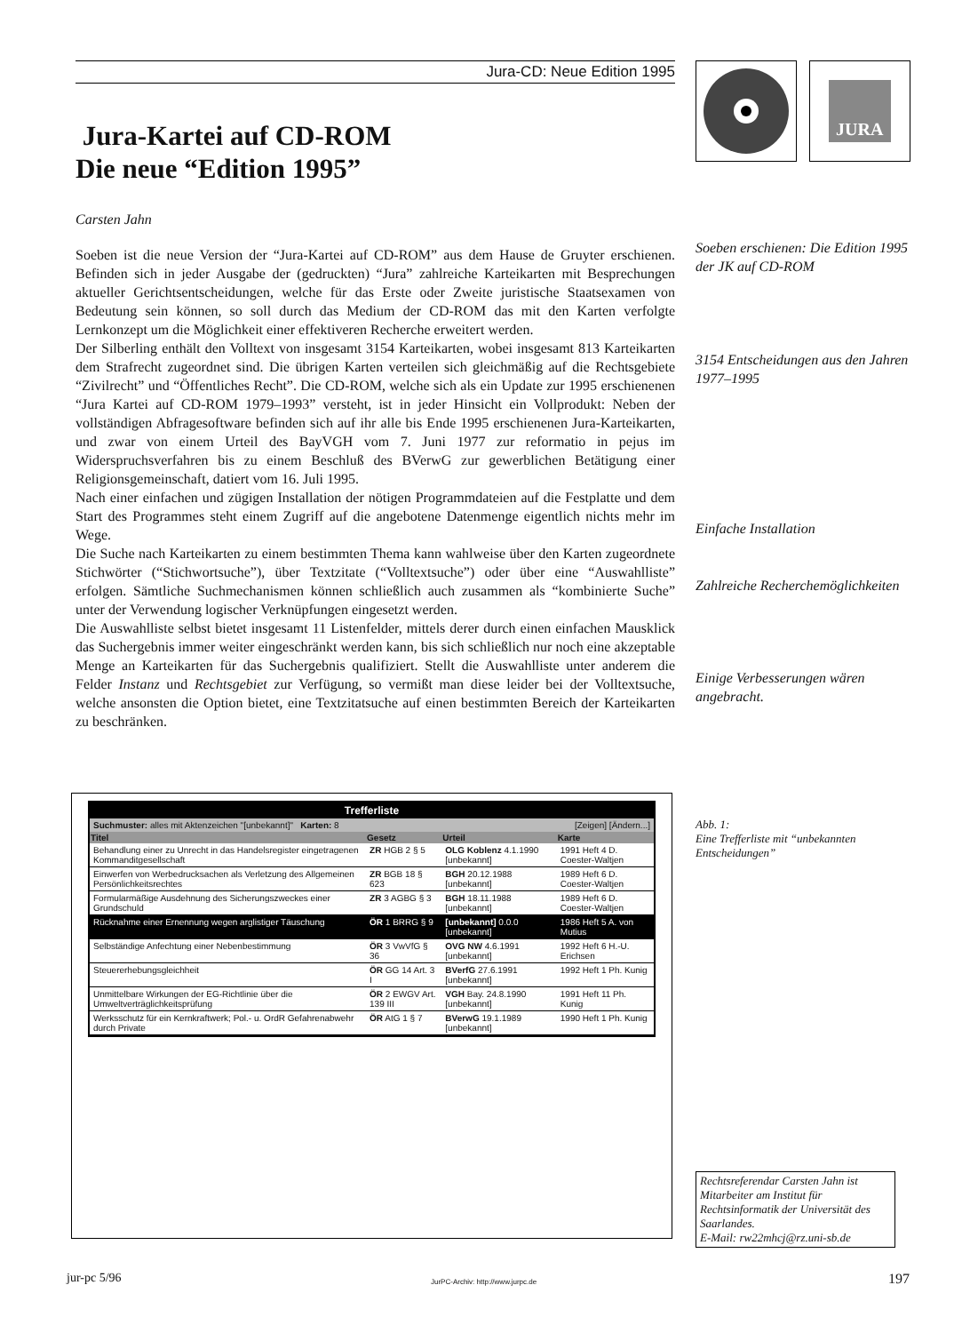Jura-CD: Neue Edition 1995
Jura-Kartei auf CD-ROM
Die neue “Edition 1995”
Carsten Jahn
Soeben ist die neue Version der “Jura-Kartei auf CD-ROM” aus dem Hause de Gruyter erschienen. Befinden sich in jeder Ausgabe der (gedruckten) “Jura” zahlreiche Karteikarten mit Besprechungen aktueller Gerichtsentscheidungen, welche für das Erste oder Zweite juristische Staatsexamen von Bedeutung sein können, so soll durch das Medium der CD-ROM das mit den Karten verfolgte Lernkonzept um die Möglichkeit einer effektiveren Recherche erweitert werden.
Der Silberling enthält den Volltext von insgesamt 3154 Karteikarten, wobei insgesamt 813 Karteikarten dem Strafrecht zugeordnet sind. Die übrigen Karten verteilen sich gleichmäßig auf die Rechtsgebiete “Zivilrecht” und “Öffentliches Recht”. Die CD-ROM, welche sich als ein Update zur 1995 erschienenen “Jura Kartei auf CD-ROM 1979–1993” versteht, ist in jeder Hinsicht ein Vollprodukt: Neben der vollständigen Abfragesoftware befinden sich auf ihr alle bis Ende 1995 erschienenen Jura-Karteikarten, und zwar von einem Urteil des BayVGH vom 7. Juni 1977 zur reformatio in pejus im Widerspruchsverfahren bis zu einem Beschluß des BVerwG zur gewerblichen Betätigung einer Religionsgemeinschaft, datiert vom 16. Juli 1995.
Nach einer einfachen und zügigen Installation der nötigen Programmdateien auf die Festplatte und dem Start des Programmes steht einem Zugriff auf die angebotene Datenmenge eigentlich nichts mehr im Wege.
Die Suche nach Karteikarten zu einem bestimmten Thema kann wahlweise über den Karten zugeordnete Stichwörter (“Stichwortsuche”), über Textzitate (“Volltextsuche”) oder über eine “Auswahlliste” erfolgen. Sämtliche Suchmechanismen können schließlich auch zusammen als “kombinierte Suche” unter der Verwendung logischer Verknüpfungen eingesetzt werden.
Die Auswahlliste selbst bietet insgesamt 11 Listenfelder, mittels derer durch einen einfachen Mausklick das Suchergebnis immer weiter eingeschränkt werden kann, bis sich schließlich nur noch eine akzeptable Menge an Karteikarten für das Suchergebnis qualifiziert. Stellt die Auswahlliste unter anderem die Felder Instanz und Rechtsgebiet zur Verfügung, so vermißt man diese leider bei der Volltextsuche, welche ansonsten die Option bietet, eine Textzitatsuche auf einen bestimmten Bereich der Karteikarten zu beschränken.
JURA
Soeben erschienen: Die Edition 1995 der JK auf CD-ROM
3154 Entscheidungen aus den Jahren 1977–1995
Einfache Installation
Zahlreiche Recherchemöglichkeiten
Einige Verbesserungen wären angebracht.
Abb. 1:
Eine Trefferliste mit “unbekannten Entscheidungen”
Rechtsreferendar Carsten Jahn ist Mitarbeiter am Institut für Rechtsinformatik der Universität des Saarlandes.
E-Mail: rw22mhcj@rz.uni-sb.de
Trefferliste
Suchmuster: alles mit Aktenzeichen "[unbekannt]" Karten: 8 [Zeigen] [Ändern...]
| Titel | Gesetz | Urteil | Karte |
| --- | --- | --- | --- |
| Behandlung einer zu Unrecht in das Handelsregister eingetragenen Kommanditgesellschaft | ZR HGB 2 § 5 | OLG Koblenz 4.1.1990 [unbekannt] | 1991 Heft 4 D. Coester-Waltjen |
| Einwerfen von Werbedrucksachen als Verletzung des Allgemeinen Persönlichkeitsrechtes | ZR BGB 18 § 623 | BGH 20.12.1988 [unbekannt] | 1989 Heft 6 D. Coester-Waltjen |
| Formularmäßige Ausdehnung des Sicherungszweckes einer Grundschuld | ZR 3 AGBG § 3 | BGH 18.11.1988 [unbekannt] | 1989 Heft 6 D. Coester-Waltjen |
| Rücknahme einer Ernennung wegen arglistiger Täuschung | ÖR 1 BRRG § 9 | [unbekannt] 0.0.0 [unbekannt] | 1986 Heft 5 A. von Mutius |
| Selbständige Anfechtung einer Nebenbestimmung | ÖR 3 VwVfG § 36 | OVG NW 4.6.1991 [unbekannt] | 1992 Heft 6 H.-U. Erichsen |
| Steuererhebungsgleichheit | ÖR GG 14 Art. 3 I | BVerfG 27.6.1991 [unbekannt] | 1992 Heft 1 Ph. Kunig |
| Unmittelbare Wirkungen der EG-Richtlinie über die Umweltverträglichkeitsprüfung | ÖR 2 EWGV Art. 139 III | VGH Bay. 24.8.1990 [unbekannt] | 1991 Heft 11 Ph. Kunig |
| Werksschutz für ein Kernkraftwerk; Pol.- u. OrdR Gefahrenabwehr durch Private | ÖR AtG 1 § 7 | BVerwG 19.1.1989 [unbekannt] | 1990 Heft 1 Ph. Kunig |
jur-pc 5/96
JurPC-Archiv: http://www.jurpc.de
197